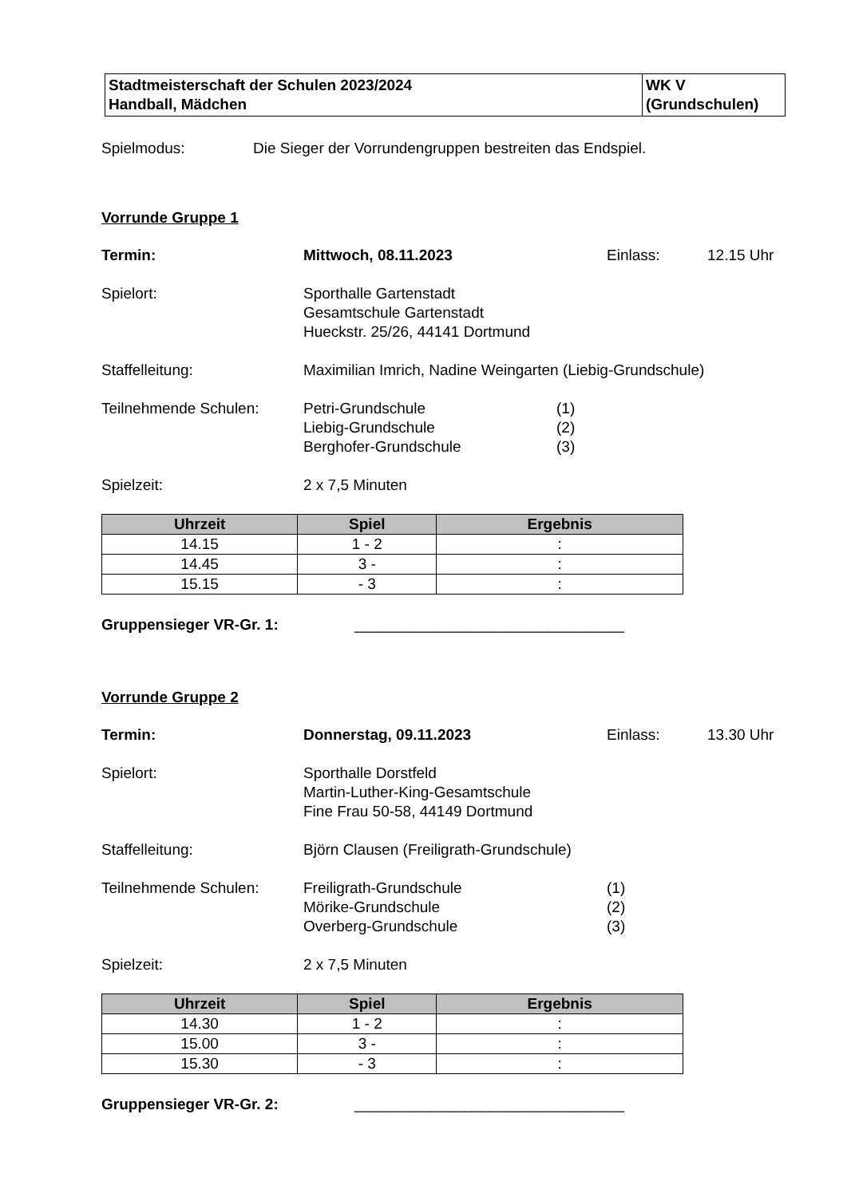| Stadtmeisterschaft der Schulen 2023/2024 Handball, Mädchen | WK V (Grundschulen) |
Spielmodus: Die Sieger der Vorrundengruppen bestreiten das Endspiel.
Vorrunde Gruppe 1
Termin: Mittwoch, 08.11.2023 Einlass: 12.15 Uhr
Spielort: Sporthalle Gartenstadt
Gesamtschule Gartenstadt
Hueckstr. 25/26, 44141 Dortmund
Staffelleitung: Maximilian Imrich, Nadine Weingarten (Liebig-Grundschule)
Teilnehmende Schulen: Petri-Grundschule
Liebig-Grundschule
Berghofer-Grundschule (1)
(2)
(3)
Spielzeit: 2 x 7,5 Minuten
| Uhrzeit | Spiel | Ergebnis |
| --- | --- | --- |
| 14.15 | 1 - 2 | : |
| 14.45 | 3 - | : |
| 15.15 | - 3 | : |
Gruppensieger VR-Gr. 1: ________________________________
Vorrunde Gruppe 2
Termin: Donnerstag, 09.11.2023 Einlass: 13.30 Uhr
Spielort: Sporthalle Dorstfeld
Martin-Luther-King-Gesamtschule
Fine Frau 50-58, 44149 Dortmund
Staffelleitung: Björn Clausen (Freiligrath-Grundschule)
Teilnehmende Schulen: Freiligrath-Grundschule
Mörike-Grundschule
Overberg-Grundschule (1)
(2)
(3)
Spielzeit: 2 x 7,5 Minuten
| Uhrzeit | Spiel | Ergebnis |
| --- | --- | --- |
| 14.30 | 1 - 2 | : |
| 15.00 | 3 - | : |
| 15.30 | - 3 | : |
Gruppensieger VR-Gr. 2: ________________________________